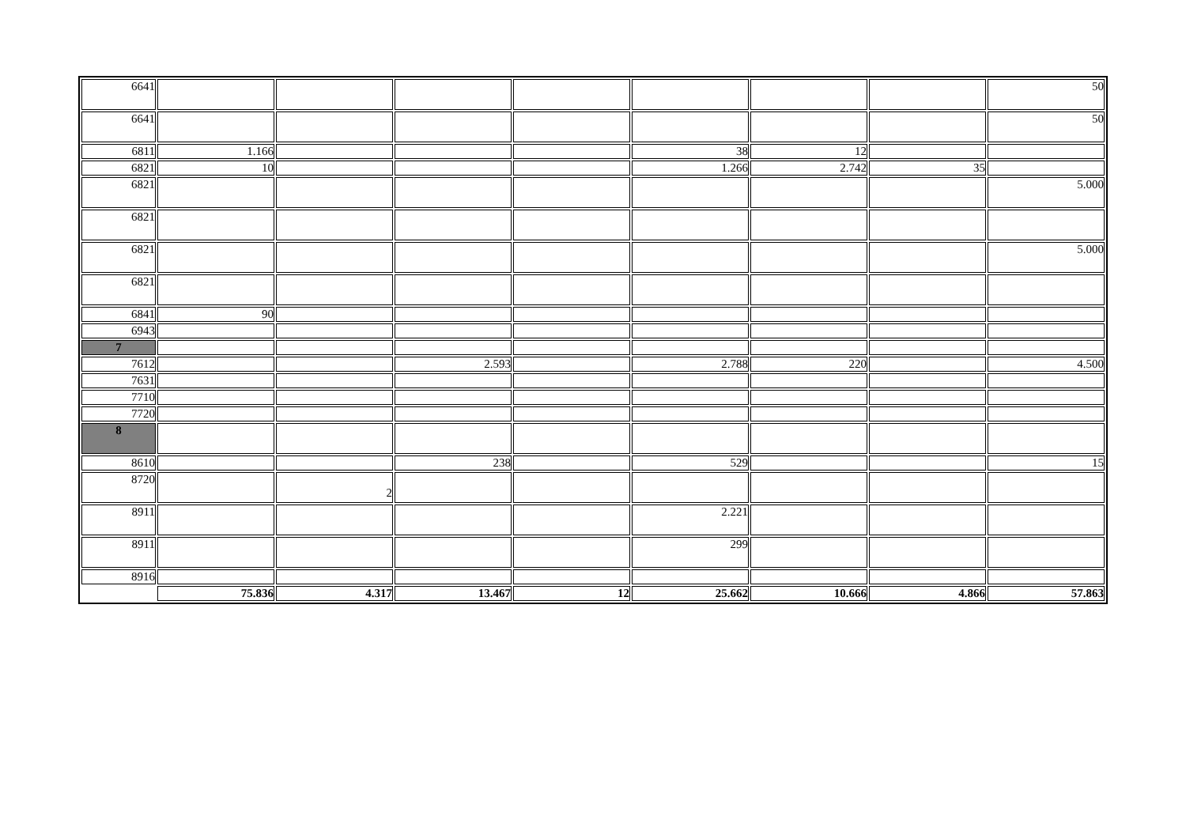| 6641 | | | | | | | | 50 |
| 6641 | | | | | | | | 50 |
| 6811 | 1.166 | | | | 38 | 12 | | |
| 6821 | 10 | | | | 1.266 | 2.742 | 35 | |
| 6821 | | | | | | | | 5.000 |
| 6821 | | | | | | | | |
| 6821 | | | | | | | | 5.000 |
| 6821 | | | | | | | | |
| 6841 | 90 | | | | | | | |
| 6943 | | | | | | | | |
| 7 | | | | | | | | |
| 7612 | | | 2.593 | | 2.788 | 220 | | 4.500 |
| 7631 | | | | | | | | |
| 7710 | | | | | | | | |
| 7720 | | | | | | | | |
| 8 | | | | | | | | |
| 8610 | | | 238 | | 529 | | | 15 |
| 8720 | | 2 | | | | | | |
| 8911 | | | | | 2.221 | | | |
| 8911 | | | | | 299 | | | |
| 8916 | | | | | | | | |
| | 75.836 | 4.317 | 13.467 | 12 | 25.662 | 10.666 | 4.866 | 57.863 |